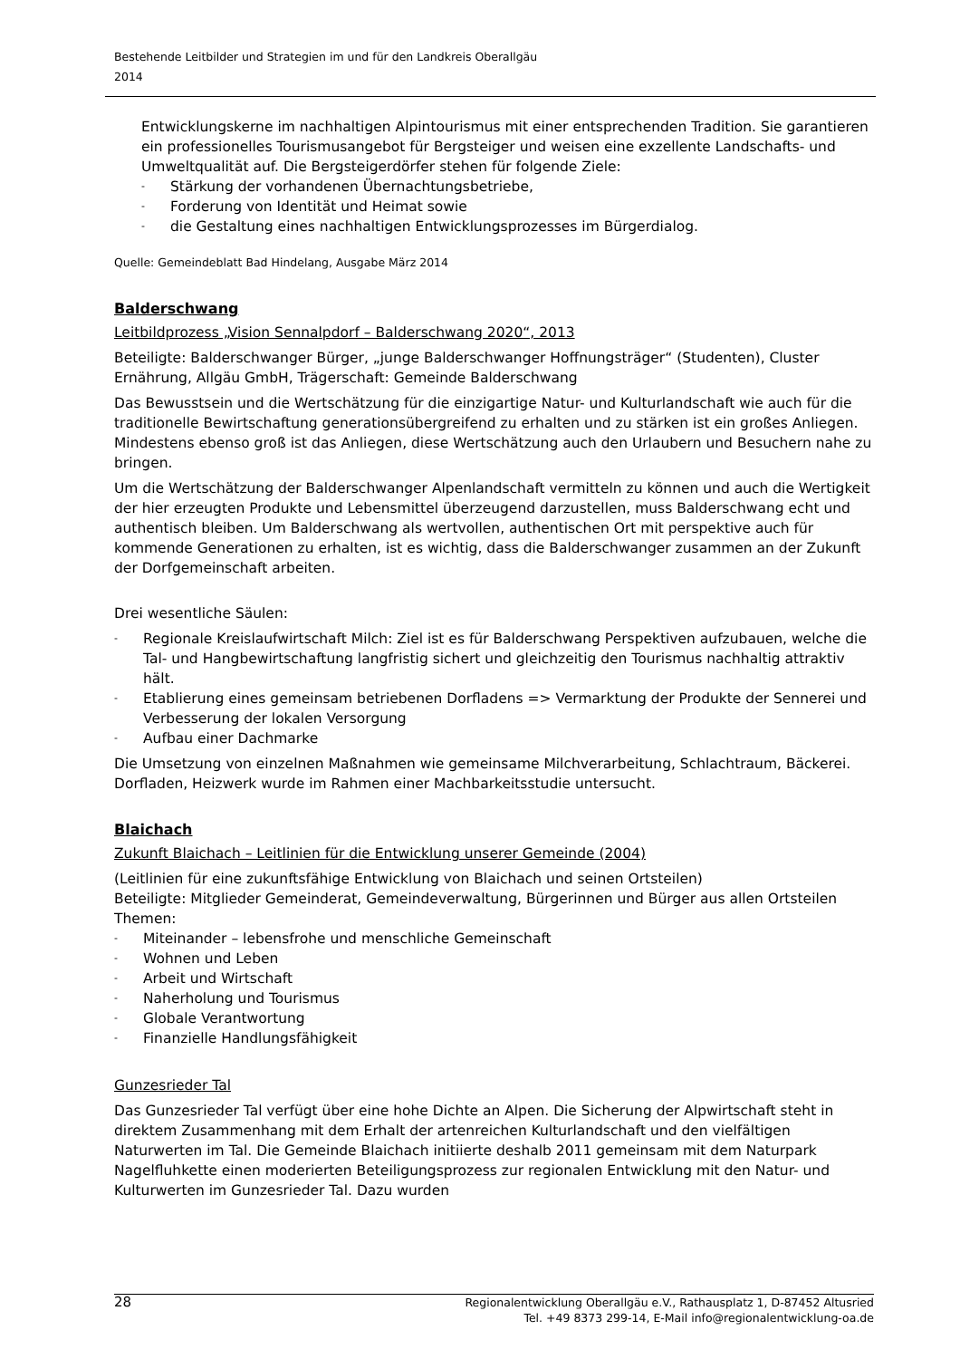Bestehende Leitbilder und Strategien im und für den Landkreis Oberallgäu
2014
Entwicklungskerne im nachhaltigen Alpintourismus mit einer entsprechenden Tradition. Sie garantieren ein professionelles Tourismusangebot für Bergsteiger und weisen eine exzellente Landschafts- und Umweltqualität auf. Die Bergsteigerdörfer stehen für folgende Ziele:
- Stärkung der vorhandenen Übernachtungsbetriebe,
- Forderung von Identität und Heimat sowie
- die Gestaltung eines nachhaltigen Entwicklungsprozesses im Bürgerdialog.
Quelle: Gemeindeblatt Bad Hindelang, Ausgabe März 2014
Balderschwang
Leitbildprozess „Vision Sennalpdorf – Balderschwang 2020“, 2013
Beteiligte: Balderschwanger Bürger, „junge Balderschwanger Hoffnungsträger“ (Studenten), Cluster Ernährung, Allgäu GmbH, Trägerschaft: Gemeinde Balderschwang
Das Bewusstsein und die Wertschätzung für die einzigartige Natur- und Kulturlandschaft wie auch für die traditionelle Bewirtschaftung generationsübergreifend zu erhalten und zu stärken ist ein großes Anliegen. Mindestens ebenso groß ist das Anliegen, diese Wertschätzung auch den Urlaubern und Besuchern nahe zu bringen.
Um die Wertschätzung der Balderschwanger Alpenlandschaft vermitteln zu können und auch die Wertigkeit der hier erzeugten Produkte und Lebensmittel überzeugend darzustellen, muss Balderschwang echt und authentisch bleiben. Um Balderschwang als wertvollen, authentischen Ort mit perspektive auch für kommende Generationen zu erhalten, ist es wichtig, dass die Balderschwanger zusammen an der Zukunft der Dorfgemeinschaft arbeiten.
Drei wesentliche Säulen:
- Regionale Kreislaufwirtschaft Milch: Ziel ist es für Balderschwang Perspektiven aufzubauen, welche die Tal- und Hangbewirtschaftung langfristig sichert und gleichzeitig den Tourismus nachhaltig attraktiv hält.
- Etablierung eines gemeinsam betriebenen Dorfladens => Vermarktung der Produkte der Sennerei und Verbesserung der lokalen Versorgung
- Aufbau einer Dachmarke
Die Umsetzung von einzelnen Maßnahmen wie gemeinsame Milchverarbeitung, Schlachtraum, Bäckerei. Dorfladen, Heizwerk wurde im Rahmen einer Machbarkeitsstudie untersucht.
Blaichach
Zukunft Blaichach – Leitlinien für die Entwicklung unserer Gemeinde (2004)
(Leitlinien für eine zukunftsfähige Entwicklung von Blaichach und seinen Ortsteilen)
Beteiligte: Mitglieder Gemeinderat, Gemeindeverwaltung, Bürgerinnen und Bürger aus allen Ortsteilen
Themen:
- Miteinander – lebensfrohe und menschliche Gemeinschaft
- Wohnen und Leben
- Arbeit und Wirtschaft
- Naherholung und Tourismus
- Globale Verantwortung
- Finanzielle Handlungsfähigkeit
Gunzesrieder Tal
Das Gunzesrieder Tal verfügt über eine hohe Dichte an Alpen. Die Sicherung der Alpwirtschaft steht in direktem Zusammenhang mit dem Erhalt der artenreichen Kulturlandschaft und den vielfältigen Naturwerten im Tal. Die Gemeinde Blaichach initiierte deshalb 2011 gemeinsam mit dem Naturpark Nagelfluhkette einen moderierten Beteiligungsprozess zur regionalen Entwicklung mit den Natur- und Kulturwerten im Gunzesrieder Tal. Dazu wurden
28
Regionalentwicklung Oberallgäu e.V., Rathausplatz 1, D-87452 Altusried
Tel. +49 8373 299-14, E-Mail info@regionalentwicklung-oa.de